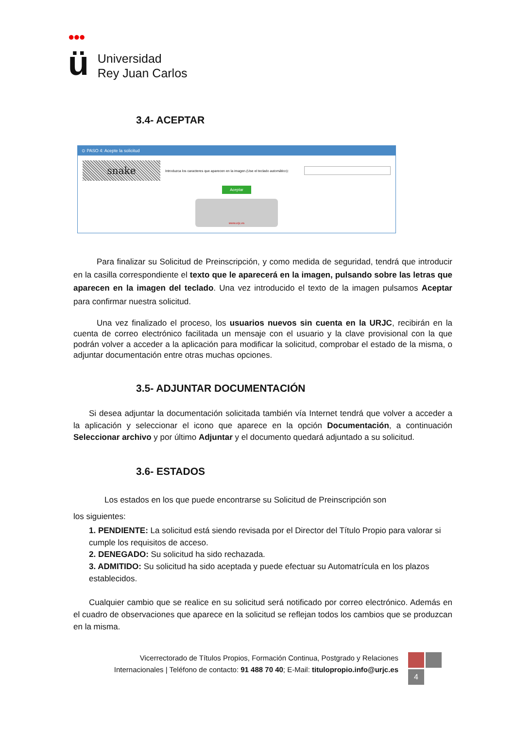●●●
ü
Universidad
Rey Juan Carlos
3.4- ACEPTAR
⊙ PASO 4: Acepte la solicitud
snake
Introduzca los caracteres que aparecen en la imagen.(Use el teclado automático):
Aceptar
www.urjc.es
Para finalizar su Solicitud de Preinscripción, y como medida de seguridad, tendrá que introducir en la casilla correspondiente el texto que le aparecerá en la imagen, pulsando sobre las letras que aparecen en la imagen del teclado. Una vez introducido el texto de la imagen pulsamos Aceptar para confirmar nuestra solicitud.
Una vez finalizado el proceso, los usuarios nuevos sin cuenta en la URJC, recibirán en la cuenta de correo electrónico facilitada un mensaje con el usuario y la clave provisional con la que podrán volver a acceder a la aplicación para modificar la solicitud, comprobar el estado de la misma, o adjuntar documentación entre otras muchas opciones.
3.5- ADJUNTAR DOCUMENTACIÓN
Si desea adjuntar la documentación solicitada también vía Internet tendrá que volver a acceder a la aplicación y seleccionar el icono que aparece en la opción Documentación, a continuación Seleccionar archivo y por último Adjuntar y el documento quedará adjuntado a su solicitud.
3.6- ESTADOS
Los estados en los que puede encontrarse su Solicitud de Preinscripción son
los siguientes:
1. PENDIENTE: La solicitud está siendo revisada por el Director del Título Propio para valorar si cumple los requisitos de acceso.
2. DENEGADO: Su solicitud ha sido rechazada.
3. ADMITIDO: Su solicitud ha sido aceptada y puede efectuar su Automatrícula en los plazos establecidos.
Cualquier cambio que se realice en su solicitud será notificado por correo electrónico. Además en el cuadro de observaciones que aparece en la solicitud se reflejan todos los cambios que se produzcan en la misma.
Vicerrectorado de Títulos Propios, Formación Continua, Postgrado y Relaciones
Internacionales | Teléfono de contacto: 91 488 70 40; E-Mail: titulopropio.info@urjc.es
4